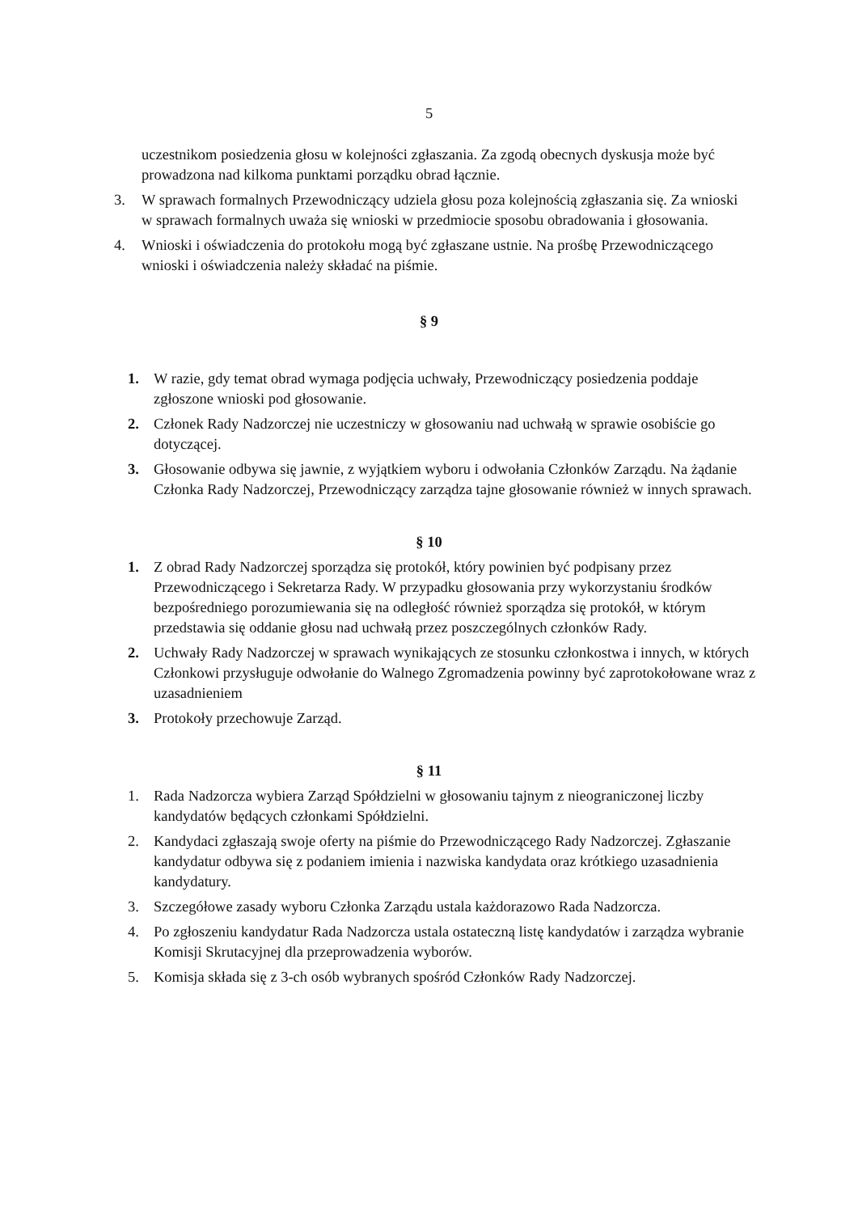5
uczestnikom posiedzenia głosu w kolejności zgłaszania. Za zgodą obecnych dyskusja może być prowadzona nad kilkoma punktami porządku obrad łącznie.
3. W sprawach formalnych Przewodniczący udziela głosu poza kolejnością zgłaszania się. Za wnioski w sprawach formalnych uważa się wnioski w przedmiocie sposobu obradowania i głosowania.
4. Wnioski i oświadczenia do protokołu mogą być zgłaszane ustnie. Na prośbę Przewodniczącego wnioski i oświadczenia należy składać na piśmie.
§ 9
1. W razie, gdy temat obrad wymaga podjęcia uchwały, Przewodniczący posiedzenia poddaje zgłoszone wnioski pod głosowanie.
2. Członek Rady Nadzorczej nie uczestniczy w głosowaniu nad uchwałą w sprawie osobiście go dotyczącej.
3. Głosowanie odbywa się jawnie, z wyjątkiem wyboru i odwołania Członków Zarządu. Na żądanie Członka Rady Nadzorczej, Przewodniczący zarządza tajne głosowanie również w innych sprawach.
§ 10
1. Z obrad Rady Nadzorczej sporządza się protokół, który powinien być podpisany przez Przewodniczącego i Sekretarza Rady. W przypadku głosowania przy wykorzystaniu środków bezpośredniego porozumiewania się na odległość również sporządza się protokół, w którym przedstawia się oddanie głosu nad uchwałą przez poszczególnych członków Rady.
2. Uchwały Rady Nadzorczej w sprawach wynikających ze stosunku członkostwa i innych, w których Członkowi przysługuje odwołanie do Walnego Zgromadzenia powinny być zaprotokołowane wraz z uzasadnieniem
3. Protokoły przechowuje Zarząd.
§ 11
1. Rada Nadzorcza wybiera Zarząd Spółdzielni w głosowaniu tajnym z nieograniczonej liczby kandydatów będących członkami Spółdzielni.
2. Kandydaci zgłaszają swoje oferty na piśmie do Przewodniczącego Rady Nadzorczej. Zgłaszanie kandydatur odbywa się z podaniem imienia i nazwiska kandydata oraz krótkiego uzasadnienia kandydatury.
3. Szczegółowe zasady wyboru Członka Zarządu ustala każdorazowo Rada Nadzorcza.
4. Po zgłoszeniu kandydatur Rada Nadzorcza ustala ostateczną listę kandydatów i zarządza wybranie Komisji Skrutacyjnej dla przeprowadzenia wyborów.
5. Komisja składa się z 3-ch osób wybranych spośród Członków Rady Nadzorczej.